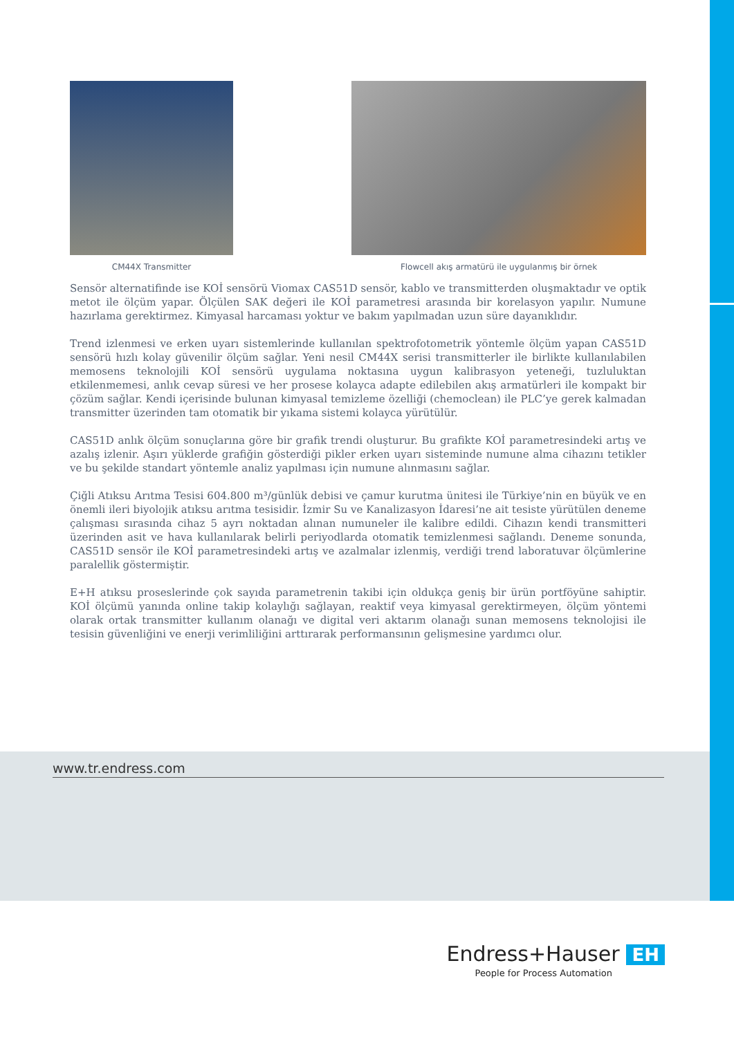CM44X Transmitter Flowcell akış armatürü ile uygulanmış bir örnek
Sensör alternatifinde ise KOİ sensörü Viomax CAS51D sensör, kablo ve transmitterden oluşmaktadır ve optik metot ile ölçüm yapar. Ölçülen SAK değeri ile KOİ parametresi arasında bir korelasyon yapılır. Numune hazırlama gerektirmez. Kimyasal harcaması yoktur ve bakım yapılmadan uzun süre dayanıklıdır.
Trend izlenmesi ve erken uyarı sistemlerinde kullanılan spektrofotometrik yöntemle ölçüm yapan CAS51D sensörü hızlı kolay güvenilir ölçüm sağlar. Yeni nesil CM44X serisi transmitterler ile birlikte kullanılabilen memosens teknolojili KOİ sensörü uygulama noktasına uygun kalibrasyon yeteneği, tuzluluktan etkilenmemesi, anlık cevap süresi ve her prosese kolayca adapte edilebilen akış armatürleri ile kompakt bir çözüm sağlar. Kendi içerisinde bulunan kimyasal temizleme özelliği (chemoclean) ile PLC’ye gerek kalmadan transmitter üzerinden tam otomatik bir yıkama sistemi kolayca yürütülür.
CAS51D anlık ölçüm sonuçlarına göre bir grafik trendi oluşturur. Bu grafikte KOİ parametresindeki artış ve azalış izlenir. Aşırı yüklerde grafiğin gösterdiği pikler erken uyarı sisteminde numune alma cihazını tetikler ve bu şekilde standart yöntemle analiz yapılması için numune alınmasını sağlar.
Çiğli Atıksu Arıtma Tesisi 604.800 m³/günlük debisi ve çamur kurutma ünitesi ile Türkiye’nin en büyük ve en önemli ileri biyolojik atıksu arıtma tesisidir. İzmir Su ve Kanalizasyon İdaresi’ne ait tesiste yürütülen deneme çalışması sırasında cihaz 5 ayrı noktadan alınan numuneler ile kalibre edildi. Cihazın kendi transmitteri üzerinden asit ve hava kullanılarak belirli periyodlarda otomatik temizlenmesi sağlandı. Deneme sonunda, CAS51D sensör ile KOİ parametresindeki artış ve azalmalar izlenmiş, verdiği trend laboratuvar ölçümlerine paralellik göstermiştir.
E+H atıksu proseslerinde çok sayıda parametrenin takibi için oldukça geniş bir ürün portföyüne sahiptir. KOİ ölçümü yanında online takip kolaylığı sağlayan, reaktif veya kimyasal gerektirmeyen, ölçüm yöntemi olarak ortak transmitter kullanım olanağı ve digital veri aktarım olanağı sunan memosens teknolojisi ile tesisin güvenliğini ve enerji verimliliğini arttırarak performansının gelişmesine yardımcı olur.
www.tr.endress.com
Endress+Hauser EH
People for Process Automation